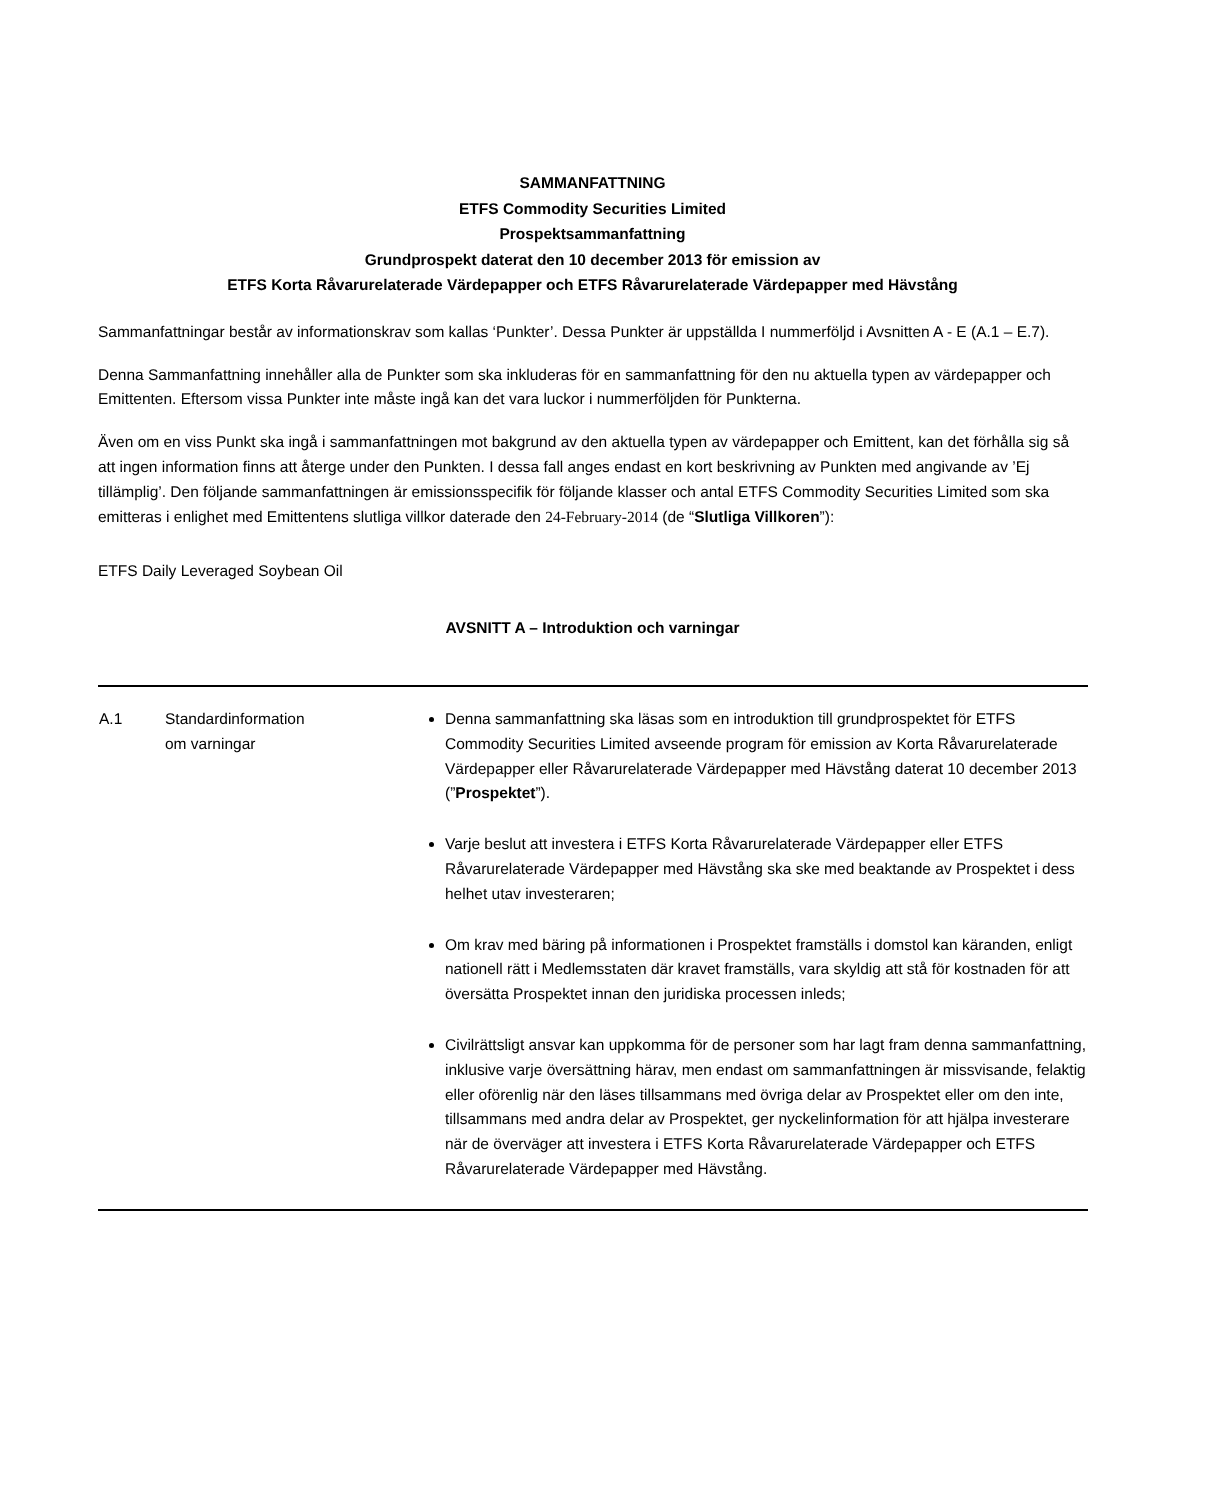SAMMANFATTNING
ETFS Commodity Securities Limited
Prospektsammanfattning
Grundprospekt daterat den 10 december 2013 för emission av
ETFS Korta Råvarurelaterade Värdepapper och ETFS Råvarurelaterade Värdepapper med Hävstång
Sammanfattningar består av informationskrav som kallas ‘Punkter’. Dessa Punkter är uppställda I nummerföljd i Avsnitten A - E (A.1 – E.7).
Denna Sammanfattning innehåller alla de Punkter som ska inkluderas för en sammanfattning för den nu aktuella typen av värdepapper och Emittenten. Eftersom vissa Punkter inte måste ingå kan det vara luckor i nummerföljden för Punkterna.
Även om en viss Punkt ska ingå i sammanfattningen mot bakgrund av den aktuella typen av värdepapper och Emittent, kan det förhålla sig så att ingen information finns att återge under den Punkten. I dessa fall anges endast en kort beskrivning av Punkten med angivande av ’Ej tillämplig’. Den följande sammanfattningen är emissionsspecifik för följande klasser och antal ETFS Commodity Securities Limited som ska emitteras i enlighet med Emittentens slutliga villkor daterade den 24-February-2014 (de “Slutliga Villkoren”):
ETFS Daily Leveraged Soybean Oil
AVSNITT A – Introduktion och varningar
| A.1 | Standardinformation om varningar | Denna sammanfattning ska läsas som en introduktion till grundprospektet för ETFS Commodity Securities Limited avseende program för emission av Korta Råvarurelaterade Värdepapper eller Råvarurelaterade Värdepapper med Hävstång daterat 10 december 2013 (” Prospektet ”). Varje beslut att investera i ETFS Korta Råvarurelaterade Värdepapper eller ETFS Råvarurelaterade Värdepapper med Hävstång ska ske med beaktande av Prospektet i dess helhet utav investeraren; Om krav med bäring på informationen i Prospektet framställs i domstol kan käranden, enligt nationell rätt i Medlemsstaten där kravet framställs, vara skyldig att stå för kostnaden för att översätta Prospektet innan den juridiska processen inleds; Civilrättsligt ansvar kan uppkomma för de personer som har lagt fram denna sammanfattning, inklusive varje översättning härav, men endast om sammanfattningen är missvisande, felaktig eller oförenlig när den läses tillsammans med övriga delar av Prospektet eller om den inte, tillsammans med andra delar av Prospektet, ger nyckelinformation för att hjälpa investerare när de överväger att investera i ETFS Korta Råvarurelaterade Värdepapper och ETFS Råvarurelaterade Värdepapper med Hävstång. |